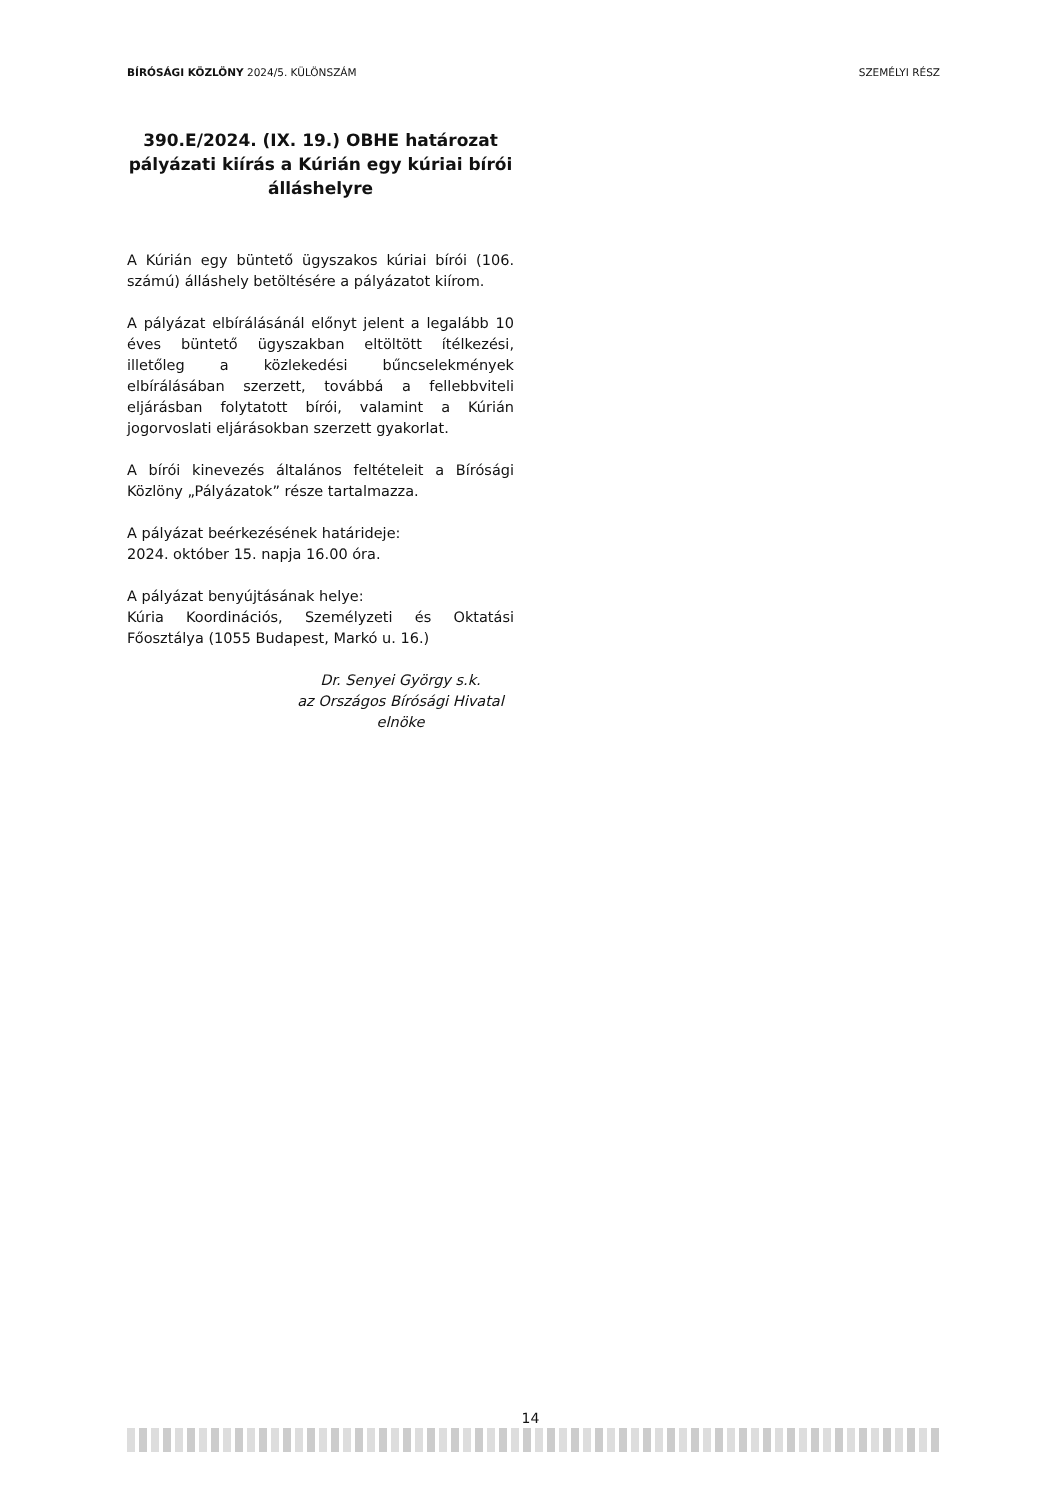BÍRÓSÁGI KÖZLÖNY 2024/5. KÜLÖNSZÁM SZEMÉLYI RÉSZ
390.E/2024. (IX. 19.) OBHE határozat pályázati kiírás a Kúrián egy kúriai bírói álláshelyre
A Kúrián egy büntető ügyszakos kúriai bírói (106. számú) álláshely betöltésére a pályázatot kiírom.
A pályázat elbírálásánál előnyt jelent a legalább 10 éves büntető ügyszakban eltöltött ítélkezési, illetőleg a közlekedési bűncselekmények elbírálásában szerzett, továbbá a fellebbviteli eljárásban folytatott bírói, valamint a Kúrián jogorvoslati eljárásokban szerzett gyakorlat.
A bírói kinevezés általános feltételeit a Bírósági Közlöny „Pályázatok” része tartalmazza.
A pályázat beérkezésének határideje:
2024. október 15. napja 16.00 óra.
A pályázat benyújtásának helye:
Kúria Koordinációs, Személyzeti és Oktatási Főosztálya (1055 Budapest, Markó u. 16.)
Dr. Senyei György s.k.
az Országos Bírósági Hivatal
elnöke
14